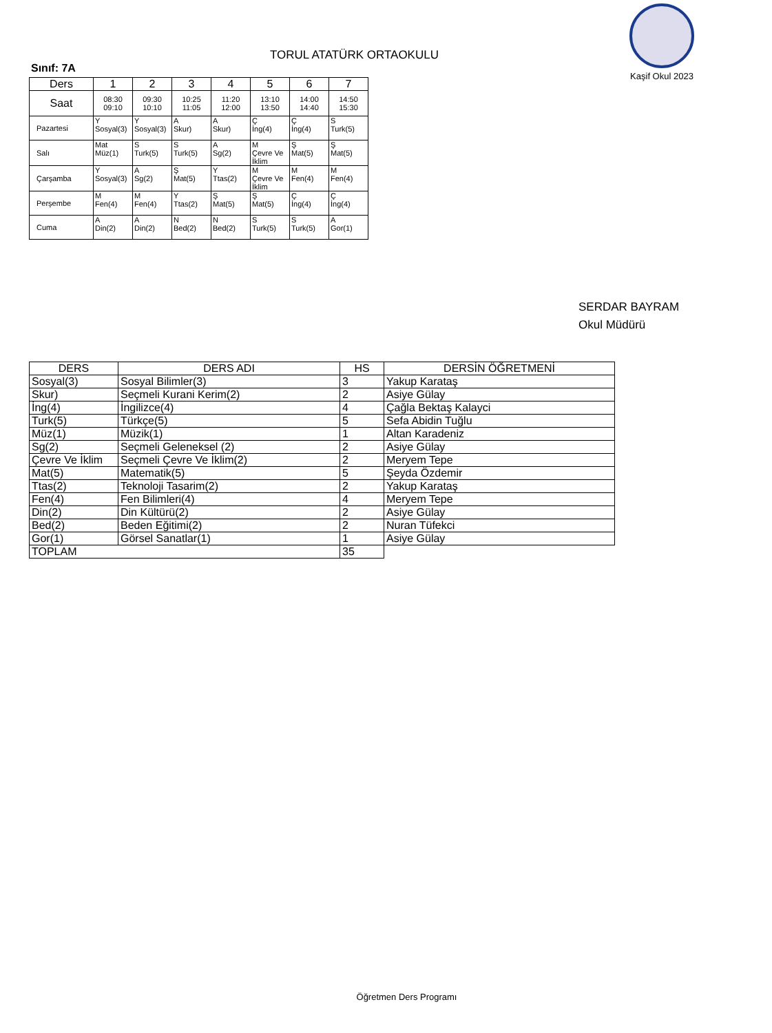TORUL ATATÜRK ORTAOKULU
Kaşif Okul 2023
Sınıf: 7A
| Ders | 1 | 2 | 3 | 4 | 5 | 6 | 7 |
| --- | --- | --- | --- | --- | --- | --- | --- |
| Saat | 08:30 09:10 | 09:30 10:10 | 10:25 11:05 | 11:20 12:00 | 13:10 13:50 | 14:00 14:40 | 14:50 15:30 |
| Pazartesi | Y Sosyal(3) | Y Sosyal(3) | A Skur) | A Skur) | Ç İng(4) | Ç İng(4) | S Turk(5) |
| Salı | Mat Müz(1) | S Turk(5) | S Turk(5) | A Sg(2) | M Çevre Ve İklim | Ş Mat(5) | Ş Mat(5) |
| Çarşamba | Y Sosyal(3) | A Sg(2) | Ş Mat(5) | Y Ttas(2) | M Çevre Ve İklim | M Fen(4) | M Fen(4) |
| Perşembe | M Fen(4) | M Fen(4) | Y Ttas(2) | Ş Mat(5) | Ş Mat(5) | Ç İng(4) | Ç İng(4) |
| Cuma | A Din(2) | A Din(2) | N Bed(2) | N Bed(2) | S Turk(5) | S Turk(5) | A Gor(1) |
SERDAR BAYRAM
Okul Müdürü
| DERS | DERS ADI | HS | DERSİN ÖĞRETMENİ |
| --- | --- | --- | --- |
| Sosyal(3) | Sosyal Bilimler(3) | 3 | Yakup Karataş |
| Skur) | Seçmeli Kurani Kerim(2) | 2 | Asiye Gülay |
| İng(4) | İngilizce(4) | 4 | Çağla Bektaş Kalayci |
| Turk(5) | Türkçe(5) | 5 | Sefa Abidin Tuğlu |
| Müz(1) | Müzik(1) | 1 | Altan Karadeniz |
| Sg(2) | Seçmeli Geleneksel (2) | 2 | Asiye Gülay |
| Çevre Ve İklim | Seçmeli Çevre Ve İklim(2) | 2 | Meryem Tepe |
| Mat(5) | Matematik(5) | 5 | Şeyda Özdemir |
| Ttas(2) | Teknoloji Tasarim(2) | 2 | Yakup Karataş |
| Fen(4) | Fen Bilimleri(4) | 4 | Meryem Tepe |
| Din(2) | Din Kültürü(2) | 2 | Asiye Gülay |
| Bed(2) | Beden Eğitimi(2) | 2 | Nuran Tüfekci |
| Gor(1) | Görsel Sanatlar(1) | 1 | Asiye Gülay |
| TOPLAM | | 35 | |
Öğretmen Ders Programı